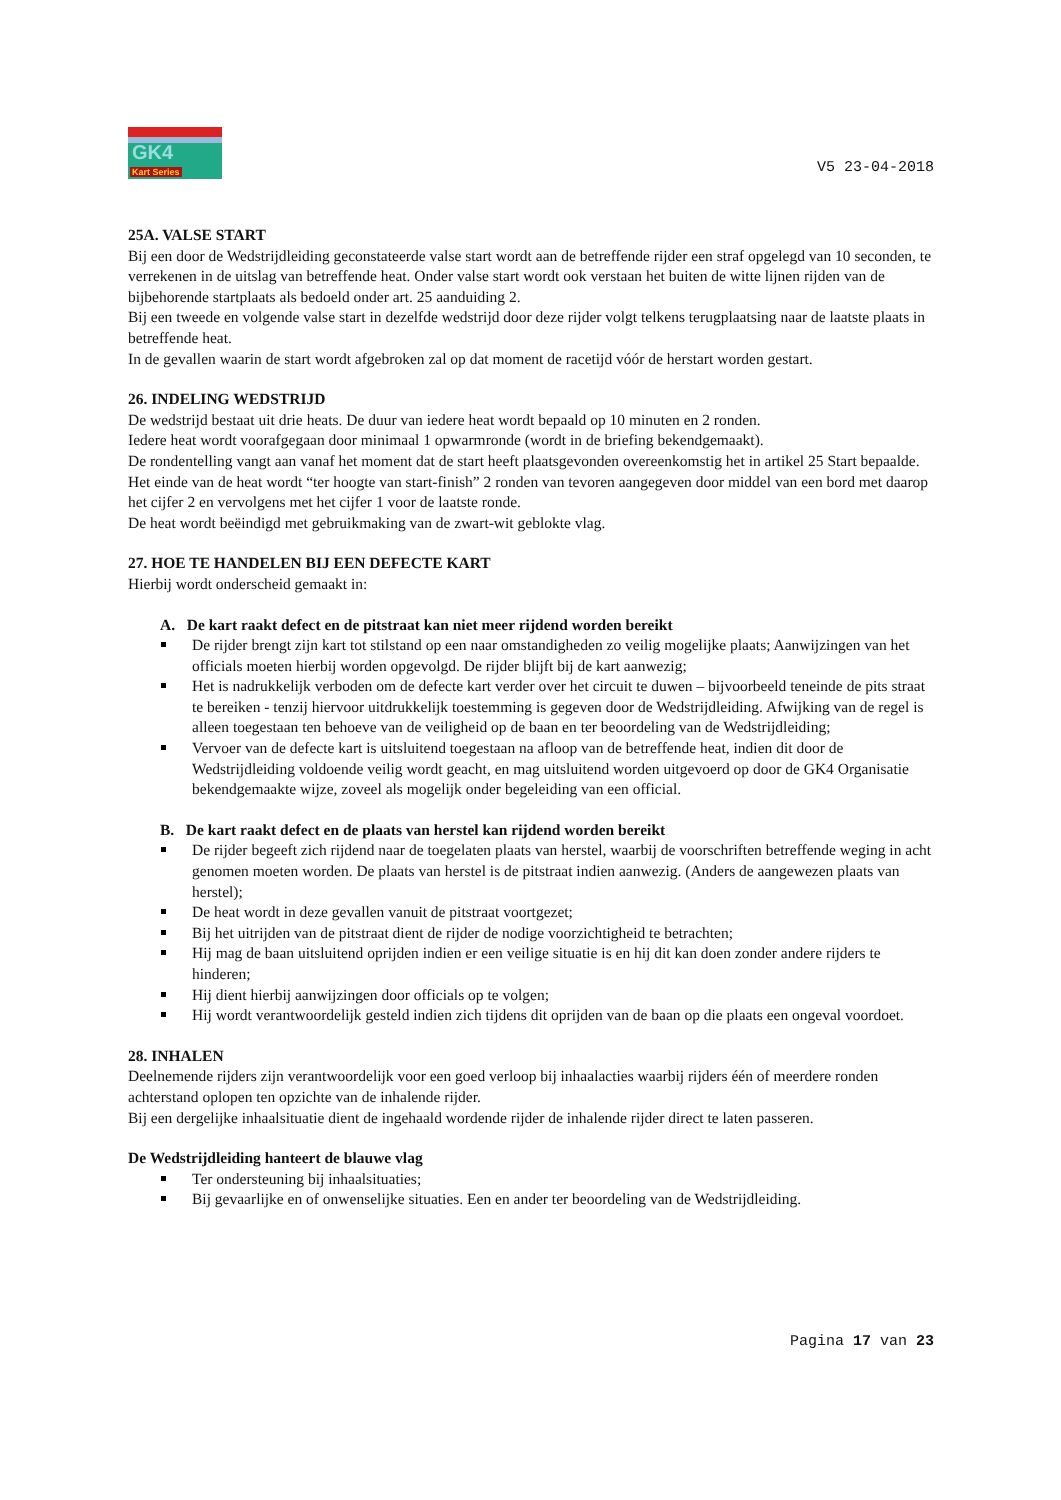GK4
Kart Series
V5 23-04-2018
25A. VALSE START
Bij een door de Wedstrijdleiding geconstateerde valse start wordt aan de betreffende rijder een straf opgelegd van 10 seconden, te verrekenen in de uitslag van betreffende heat. Onder valse start wordt ook verstaan het buiten de witte lijnen rijden van de bijbehorende startplaats als bedoeld onder art. 25 aanduiding 2.
Bij een tweede en volgende valse start in dezelfde wedstrijd door deze rijder volgt telkens terugplaatsing naar de laatste plaats in betreffende heat.
In de gevallen waarin de start wordt afgebroken zal op dat moment de racetijd vóór de herstart worden gestart.
26. INDELING WEDSTRIJD
De wedstrijd bestaat uit drie heats. De duur van iedere heat wordt bepaald op 10 minuten en 2 ronden.
Iedere heat wordt voorafgegaan door minimaal 1 opwarmronde (wordt in de briefing bekendgemaakt).
De rondentelling vangt aan vanaf het moment dat de start heeft plaatsgevonden overeenkomstig het in artikel 25 Start bepaalde.
Het einde van de heat wordt “ter hoogte van start-finish” 2 ronden van tevoren aangegeven door middel van een bord met daarop het cijfer 2 en vervolgens met het cijfer 1 voor de laatste ronde.
De heat wordt beëindigd met gebruikmaking van de zwart-wit geblokte vlag.
27. HOE TE HANDELEN BIJ EEN DEFECTE KART
Hierbij wordt onderscheid gemaakt in:
A. De kart raakt defect en de pitstraat kan niet meer rijdend worden bereikt
De rijder brengt zijn kart tot stilstand op een naar omstandigheden zo veilig mogelijke plaats; Aanwijzingen van het officials moeten hierbij worden opgevolgd. De rijder blijft bij de kart aanwezig;
Het is nadrukkelijk verboden om de defecte kart verder over het circuit te duwen – bijvoorbeeld teneinde de pits straat te bereiken - tenzij hiervoor uitdrukkelijk toestemming is gegeven door de Wedstrijdleiding. Afwijking van de regel is alleen toegestaan ten behoeve van de veiligheid op de baan en ter beoordeling van de Wedstrijdleiding;
Vervoer van de defecte kart is uitsluitend toegestaan na afloop van de betreffende heat, indien dit door de Wedstrijdleiding voldoende veilig wordt geacht, en mag uitsluitend worden uitgevoerd op door de GK4 Organisatie bekendgemaakte wijze, zoveel als mogelijk onder begeleiding van een official.
B. De kart raakt defect en de plaats van herstel kan rijdend worden bereikt
De rijder begeeft zich rijdend naar de toegelaten plaats van herstel, waarbij de voorschriften betreffende weging in acht genomen moeten worden. De plaats van herstel is de pitstraat indien aanwezig. (Anders de aangewezen plaats van herstel);
De heat wordt in deze gevallen vanuit de pitstraat voortgezet;
Bij het uitrijden van de pitstraat dient de rijder de nodige voorzichtigheid te betrachten;
Hij mag de baan uitsluitend oprijden indien er een veilige situatie is en hij dit kan doen zonder andere rijders te hinderen;
Hij dient hierbij aanwijzingen door officials op te volgen;
Hij wordt verantwoordelijk gesteld indien zich tijdens dit oprijden van de baan op die plaats een ongeval voordoet.
28. INHALEN
Deelnemende rijders zijn verantwoordelijk voor een goed verloop bij inhaalacties waarbij rijders één of meerdere ronden achterstand oplopen ten opzichte van de inhalende rijder.
Bij een dergelijke inhaalsituatie dient de ingehaald wordende rijder de inhalende rijder direct te laten passeren.
De Wedstrijdleiding hanteert de blauwe vlag
Ter ondersteuning bij inhaalsituaties;
Bij gevaarlijke en of onwenselijke situaties. Een en ander ter beoordeling van de Wedstrijdleiding.
Pagina 17 van 23